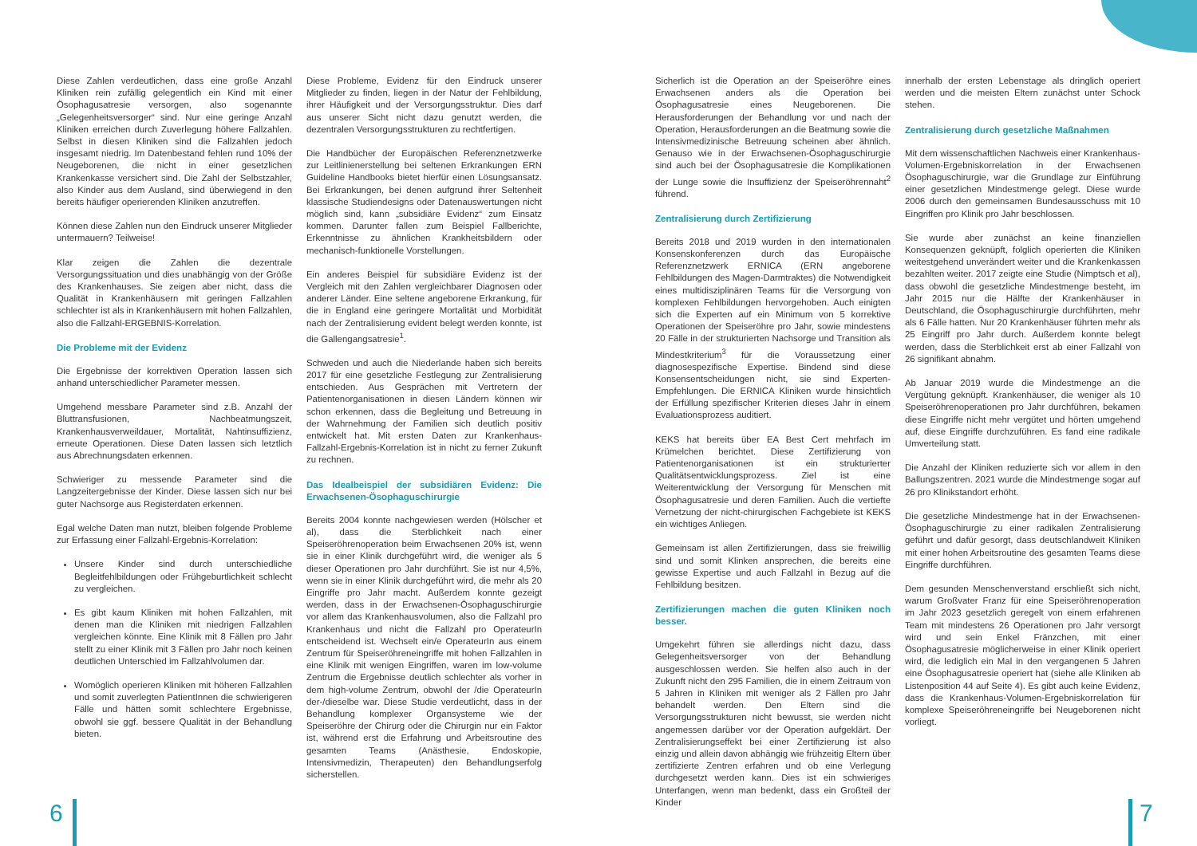Diese Zahlen verdeutlichen, dass eine große Anzahl Kliniken rein zufällig gelegentlich ein Kind mit einer Ösophagusatresie versorgen, also sogenannte „Gelegenheitsversorger“ sind. Nur eine geringe Anzahl Kliniken erreichen durch Zuverlegung höhere Fallzahlen. Selbst in diesen Kliniken sind die Fallzahlen jedoch insgesamt niedrig. Im Datenbestand fehlen rund 10% der Neugeborenen, die nicht in einer gesetzlichen Krankenkasse versichert sind. Die Zahl der Selbstzahler, also Kinder aus dem Ausland, sind überwiegend in den bereits häufiger operierenden Kliniken anzutreffen.
Können diese Zahlen nun den Eindruck unserer Mitglieder untermauern? Teilweise!
Klar zeigen die Zahlen die dezentrale Versorgungssituation und dies unabhängig von der Größe des Krankenhauses. Sie zeigen aber nicht, dass die Qualität in Krankenhäusern mit geringen Fallzahlen schlechter ist als in Krankenhäusern mit hohen Fallzahlen, also die Fallzahl-ERGEBNIS-Korrelation.
Die Probleme mit der Evidenz
Die Ergebnisse der korrektiven Operation lassen sich anhand unterschiedlicher Parameter messen.
Umgehend messbare Parameter sind z.B. Anzahl der Bluttransfusionen, Nachbeatmungszeit, Krankenhausverweildauer, Mortalität, Nahtinsuffizienz, erneute Operationen. Diese Daten lassen sich letztlich aus Abrechnungsdaten erkennen.
Schwieriger zu messende Parameter sind die Langzeitergebnisse der Kinder. Diese lassen sich nur bei guter Nachsorge aus Registerdaten erkennen.
Egal welche Daten man nutzt, bleiben folgende Probleme zur Erfassung einer Fallzahl-Ergebnis-Korrelation:
Unsere Kinder sind durch unterschiedliche Begleitfehlbildungen oder Frühgeburtlichkeit schlecht zu vergleichen.
Es gibt kaum Kliniken mit hohen Fallzahlen, mit denen man die Kliniken mit niedrigen Fallzahlen vergleichen könnte. Eine Klinik mit 8 Fällen pro Jahr stellt zu einer Klinik mit 3 Fällen pro Jahr noch keinen deutlichen Unterschied im Fallzahlvolumen dar.
Womöglich operieren Kliniken mit höheren Fallzahlen und somit zuverlegten PatientInnen die schwierigeren Fälle und hätten somit schlechtere Ergebnisse, obwohl sie ggf. bessere Qualität in der Behandlung bieten.
Diese Probleme, Evidenz für den Eindruck unserer Mitglieder zu finden, liegen in der Natur der Fehlbildung, ihrer Häufigkeit und der Versorgungsstruktur. Dies darf aus unserer Sicht nicht dazu genutzt werden, die dezentralen Versorgungsstrukturen zu rechtfertigen.
Die Handbücher der Europäischen Referenznetzwerke zur Leitlinienerstellung bei seltenen Erkrankungen ERN Guideline Handbooks bietet hierfür einen Lösungsansatz. Bei Erkrankungen, bei denen aufgrund ihrer Seltenheit klassische Studiendesigns oder Datenauswertungen nicht möglich sind, kann „subsidiäre Evidenz“ zum Einsatz kommen. Darunter fallen zum Beispiel Fallberichte, Erkenntnisse zu ähnlichen Krankheitsbildern oder mechanisch-funktionelle Vorstellungen.
Ein anderes Beispiel für subsidiäre Evidenz ist der Vergleich mit den Zahlen vergleichbarer Diagnosen oder anderer Länder. Eine seltene angeborene Erkrankung, für die in England eine geringere Mortalität und Morbidität nach der Zentralisierung evident belegt werden konnte, ist die Gallengangsatresie<sup>1</sup>.
Schweden und auch die Niederlande haben sich bereits 2017 für eine gesetzliche Festlegung zur Zentralisierung entschieden. Aus Gesprächen mit Vertretern der Patientenorganisationen in diesen Ländern können wir schon erkennen, dass die Begleitung und Betreuung in der Wahrnehmung der Familien sich deutlich positiv entwickelt hat. Mit ersten Daten zur Krankenhaus-Fallzahl-Ergebnis-Korrelation ist in nicht zu ferner Zukunft zu rechnen.
Das Idealbeispiel der subsidiären Evidenz: Die Erwachsenen-Ösophaguschirurgie
Bereits 2004 konnte nachgewiesen werden (Hölscher et al), dass die Sterblichkeit nach einer Speiseröhrenoperation beim Erwachsenen 20% ist, wenn sie in einer Klinik durchgeführt wird, die weniger als 5 dieser Operationen pro Jahr durchführt. Sie ist nur 4,5%, wenn sie in einer Klinik durchgeführt wird, die mehr als 20 Eingriffe pro Jahr macht. Außerdem konnte gezeigt werden, dass in der Erwachsenen-Ösophaguschirurgie vor allem das Krankenhausvolumen, also die Fallzahl pro Krankenhaus und nicht die Fallzahl pro OperateurIn entscheidend ist. Wechselt ein/e OperateurIn aus einem Zentrum für Speiseröhreneingriffe mit hohen Fallzahlen in eine Klinik mit wenigen Eingriffen, waren im low-volume Zentrum die Ergebnisse deutlich schlechter als vorher in dem high-volume Zentrum, obwohl der /die OperateurIn der-/dieselbe war. Diese Studie verdeutlicht, dass in der Behandlung komplexer Organsysteme wie der Speiseröhre der Chirurg oder die Chirurgin nur ein Faktor ist, während erst die Erfahrung und Arbeitsroutine des gesamten Teams (Anästhesie, Endoskopie, Intensivmedizin, Therapeuten) den Behandlungserfolg sicherstellen.
Sicherlich ist die Operation an der Speiseröhre eines Erwachsenen anders als die Operation bei Ösophagusatresie eines Neugeborenen. Die Herausforderungen der Behandlung vor und nach der Operation, Herausforderungen an die Beatmung sowie die Intensivmedizinische Betreuung scheinen aber ähnlich. Genauso wie in der Erwachsenen-Ösophaguschirurgie sind auch bei der Ösophagusatresie die Komplikationen der Lunge sowie die Insuffizienz der Speiseröhrennaht<sup>2</sup> führend.
Zentralisierung durch Zertifizierung
Bereits 2018 und 2019 wurden in den internationalen Konsenskonferenzen durch das Europäische Referenznetzwerk ERNICA (ERN angeborene Fehlbildungen des Magen-Darmtraktes) die Notwendigkeit eines multidisziplinären Teams für die Versorgung von komplexen Fehlbildungen hervorgehoben. Auch einigten sich die Experten auf ein Minimum von 5 korrektive Operationen der Speiseröhre pro Jahr, sowie mindestens 20 Fälle in der strukturierten Nachsorge und Transition als Mindestkriterium<sup>3</sup> für die Voraussetzung einer diagnosespezifische Expertise. Bindend sind diese Konsensentscheidungen nicht, sie sind Experten-Empfehlungen. Die ERNICA Kliniken wurde hinsichtlich der Erfüllung spezifischer Kriterien dieses Jahr in einem Evaluationsprozess auditiert.
KEKS hat bereits über EA Best Cert mehrfach im Krümelchen berichtet. Diese Zertifizierung von Patientenorganisationen ist ein strukturierter Qualitätsentwicklungsprozess. Ziel ist eine Weiterentwicklung der Versorgung für Menschen mit Ösophagusatresie und deren Familien. Auch die vertiefte Vernetzung der nicht-chirurgischen Fachgebiete ist KEKS ein wichtiges Anliegen.
Gemeinsam ist allen Zertifizierungen, dass sie freiwillig sind und somit Klinken ansprechen, die bereits eine gewisse Expertise und auch Fallzahl in Bezug auf die Fehlbildung besitzen.
Zertifizierungen machen die guten Kliniken noch besser.
Umgekehrt führen sie allerdings nicht dazu, dass Gelegenheitsversorger von der Behandlung ausgeschlossen werden. Sie helfen also auch in der Zukunft nicht den 295 Familien, die in einem Zeitraum von 5 Jahren in Kliniken mit weniger als 2 Fällen pro Jahr behandelt werden. Den Eltern sind die Versorgungsstrukturen nicht bewusst, sie werden nicht angemessen darüber vor der Operation aufgeklärt. Der Zentralisierungseffekt bei einer Zertifizierung ist also einzig und allein davon abhängig wie frühzeitig Eltern über zertifizierte Zentren erfahren und ob eine Verlegung durchgesetzt werden kann. Dies ist ein schwieriges Unterfangen, wenn man bedenkt, dass ein Großteil der Kinder
innerhalb der ersten Lebenstage als dringlich operiert werden und die meisten Eltern zunächst unter Schock stehen.
Zentralisierung durch gesetzliche Maßnahmen
Mit dem wissenschaftlichen Nachweis einer Krankenhaus-Volumen-Ergebniskorrelation in der Erwachsenen Ösophaguschirurgie, war die Grundlage zur Einführung einer gesetzlichen Mindestmenge gelegt. Diese wurde 2006 durch den gemeinsamen Bundesausschuss mit 10 Eingriffen pro Klinik pro Jahr beschlossen.
Sie wurde aber zunächst an keine finanziellen Konsequenzen geknüpft, folglich operierten die Kliniken weitestgehend unverändert weiter und die Krankenkassen bezahlten weiter. 2017 zeigte eine Studie (Nimptsch et al), dass obwohl die gesetzliche Mindestmenge besteht, im Jahr 2015 nur die Hälfte der Krankenhäuser in Deutschland, die Ösophaguschirurgie durchführten, mehr als 6 Fälle hatten. Nur 20 Krankenhäuser führten mehr als 25 Eingriff pro Jahr durch. Außerdem konnte belegt werden, dass die Sterblichkeit erst ab einer Fallzahl von 26 signifikant abnahm.
Ab Januar 2019 wurde die Mindestmenge an die Vergütung geknüpft. Krankenhäuser, die weniger als 10 Speiseröhrenoperationen pro Jahr durchführen, bekamen diese Eingriffe nicht mehr vergütet und hörten umgehend auf, diese Eingriffe durchzuführen. Es fand eine radikale Umverteilung statt.
Die Anzahl der Kliniken reduzierte sich vor allem in den Ballungszentren. 2021 wurde die Mindestmenge sogar auf 26 pro Klinikstandort erhöht.
Die gesetzliche Mindestmenge hat in der Erwachsenen-Ösophaguschirurgie zu einer radikalen Zentralisierung geführt und dafür gesorgt, dass deutschlandweit Kliniken mit einer hohen Arbeitsroutine des gesamten Teams diese Eingriffe durchführen.
Dem gesunden Menschenverstand erschließt sich nicht, warum Großvater Franz für eine Speiseröhrenoperation im Jahr 2023 gesetzlich geregelt von einem erfahrenen Team mit mindestens 26 Operationen pro Jahr versorgt wird und sein Enkel Fränzchen, mit einer Ösophagusatresie möglicherweise in einer Klinik operiert wird, die lediglich ein Mal in den vergangenen 5 Jahren eine Ösophagusatresie operiert hat (siehe alle Kliniken ab Listenposition 44 auf Seite 4). Es gibt auch keine Evidenz, dass die Krankenhaus-Volumen-Ergebniskorrelation für komplexe Speiseröhreneingriffe bei Neugeborenen nicht vorliegt.
6 7